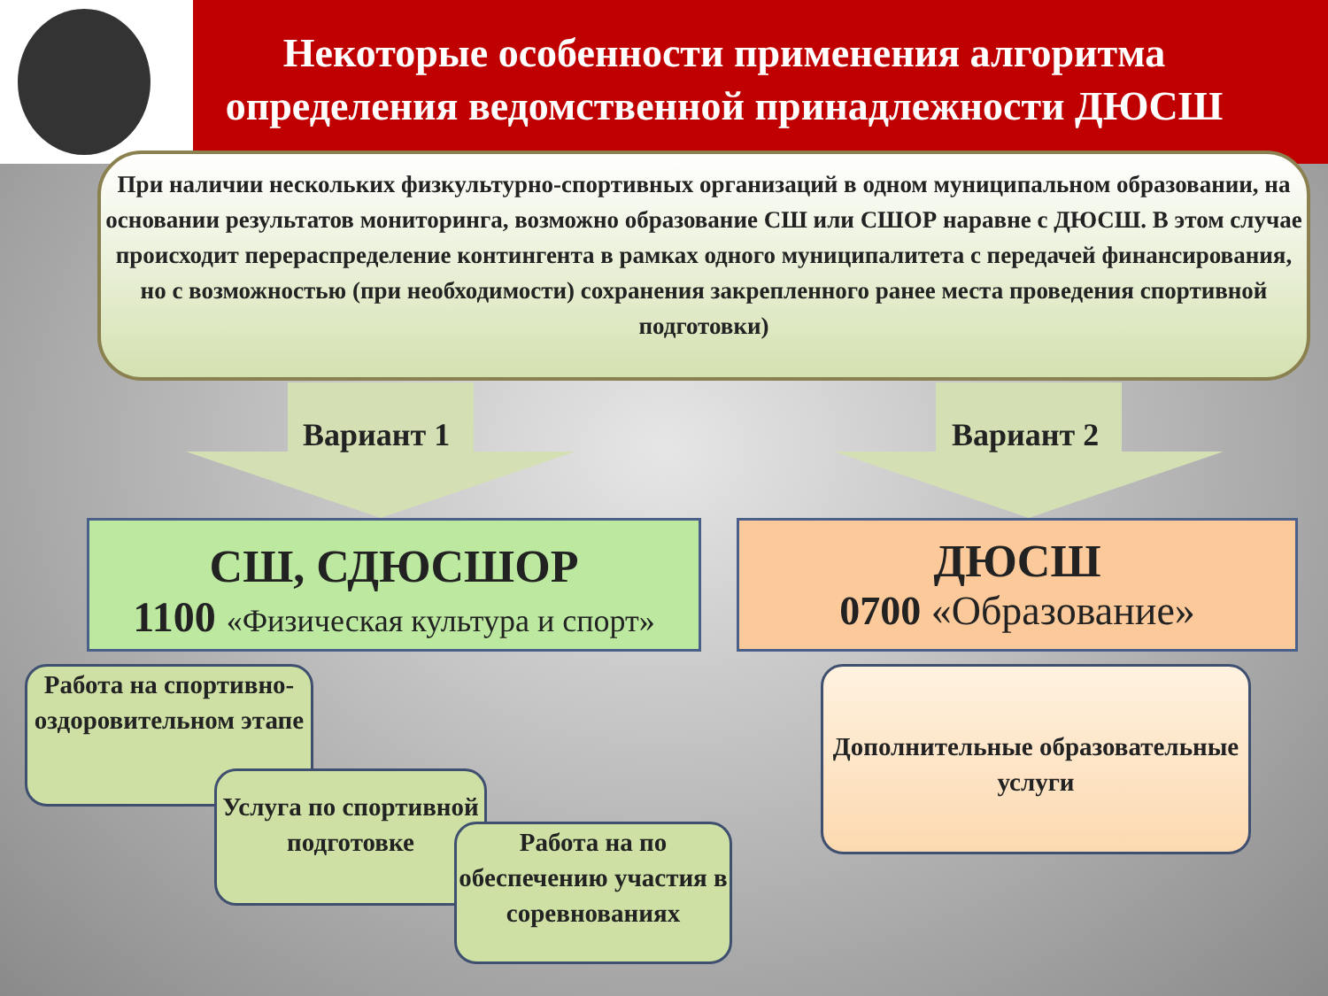Некоторые особенности применения алгоритма определения ведомственной принадлежности ДЮСШ
При наличии нескольких физкультурно-спортивных организаций в одном муниципальном образовании, на основании результатов мониторинга, возможно образование СШ или СШОР наравне с ДЮСШ. В этом случае происходит перераспределение контингента в рамках одного муниципалитета с передачей финансирования, но с возможностью (при необходимости) сохранения закрепленного ранее места проведения спортивной подготовки)
Вариант 1 Вариант 2
СШ, СДЮСШОР
1100 «Физическая культура и спорт»
ДЮСШ
0700 «Образование»
Работа на спортивно-оздоровительном этапе
Услуга по спортивной подготовке
Работа на по обеспечению участия в соревнованиях
Дополнительные образовательные услуги